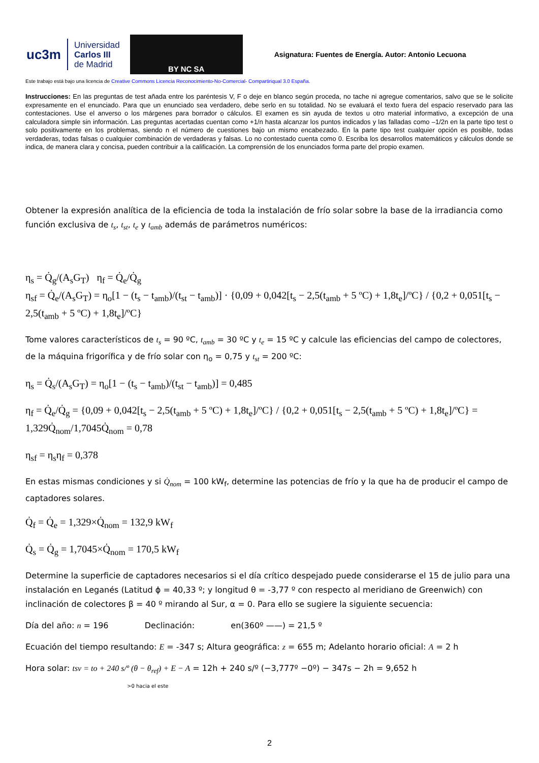uc3m Universidad
Carlos III
de Madrid
BY NC SA
Asignatura: Fuentes de Energía. Autor: Antonio Lecuona
Este trabajo está bajo una licencia de Creative Commons Licencia Reconocimiento-No-Comercial- Compartiriqual 3.0 España.
Instrucciones: En las preguntas de test añada entre los paréntesis V, F o deje en blanco según proceda, no tache ni agregue comentarios, salvo que se le solicite expresamente en el enunciado. Para que un enunciado sea verdadero, debe serlo en su totalidad. No se evaluará el texto fuera del espacio reservado para las contestaciones. Use el anverso o los márgenes para borrador o cálculos. El examen es sin ayuda de textos u otro material informativo, a excepción de una calculadora simple sin información. Las preguntas acertadas cuentan como +1/n hasta alcanzar los puntos indicados y las falladas como –1/2n en la parte tipo test o solo positivamente en los problemas, siendo n el número de cuestiones bajo un mismo encabezado. En la parte tipo test cualquier opción es posible, todas verdaderas, todas falsas o cualquier combinación de verdaderas y falsas. Lo no contestado cuenta como 0. Escriba los desarrollos matemáticos y cálculos donde se indica, de manera clara y concisa, pueden contribuir a la calificación. La comprensión de los enunciados forma parte del propio examen.
Obtener la expresión analítica de la eficiencia de toda la instalación de frío solar sobre la base de la irradiancia como función exclusiva de t<sub>s</sub>, t<sub>st</sub>, t<sub>e</sub> y t<sub>amb</sub> además de parámetros numéricos:
η<sub>s</sub> = Q̇<sub>g</sub>/(A<sub>s</sub>G<sub>T</sub>) η<sub>f</sub> = Q̇<sub>e</sub>/Q̇<sub>g</sub>
η<sub>sf</sub> = Q̇<sub>e</sub>/(A<sub>s</sub>G<sub>T</sub>) = η<sub>o</sub>[1 − (t<sub>s</sub> − t<sub>amb</sub>)/(t<sub>st</sub> − t<sub>amb</sub>)] · {0,09 + 0,042[t<sub>s</sub> − 2,5(t<sub>amb</sub> + 5 ºC) + 1,8t<sub>e</sub>]/ºC} / {0,2 + 0,051[t<sub>s</sub> − 2,5(t<sub>amb</sub> + 5 ºC) + 1,8t<sub>e</sub>]/ºC}
Tome valores característicos de t<sub>s</sub> = 90 ºC, t<sub>amb</sub> = 30 ºC y t<sub>e</sub> = 15 ºC y calcule las eficiencias del campo de colectores, de la máquina frigorífica y de frío solar con η<sub>o</sub> = 0,75 y t<sub>st</sub> = 200 ºC:
η<sub>s</sub> = Q̇<sub>s</sub>/(A<sub>s</sub>G<sub>T</sub>) = η<sub>o</sub>[1 − (t<sub>s</sub> − t<sub>amb</sub>)/(t<sub>st</sub> − t<sub>amb</sub>)] = 0,485
η<sub>f</sub> = Q̇<sub>e</sub>/Q̇<sub>g</sub> = {0,09 + 0,042[t<sub>s</sub> − 2,5(t<sub>amb</sub> + 5 ºC) + 1,8t<sub>e</sub>]/ºC} / {0,2 + 0,051[t<sub>s</sub> − 2,5(t<sub>amb</sub> + 5 ºC) + 1,8t<sub>e</sub>]/ºC} = 1,329Q̇<sub>nom</sub>/1,7045Q̇<sub>nom</sub> = 0,78
η<sub>sf</sub> = η<sub>s</sub>η<sub>f</sub> = 0,378
En estas mismas condiciones y si Q̇<sub>nom</sub> = 100 kW<sub>f</sub>, determine las potencias de frío y la que ha de producir el campo de captadores solares.
Q̇<sub>f</sub> = Q̇<sub>e</sub> = 1,329×Q̇<sub>nom</sub> = 132,9 kW<sub>f</sub>
Q̇<sub>s</sub> = Q̇<sub>g</sub> = 1,7045×Q̇<sub>nom</sub> = 170,5 kW<sub>f</sub>
Determine la superficie de captadores necesarios si el día crítico despejado puede considerarse el 15 de julio para una instalación en Leganés (Latitud ϕ = 40,33 º; y longitud θ = -3,77 º con respecto al meridiano de Greenwich) con inclinación de colectores β = 40 º mirando al Sur, α = 0. Para ello se sugiere la siguiente secuencia:
Día del año: n = 196 Declinación: en(360º ——) = 21,5 º
Ecuación del tiempo resultando: E = -347 s; Altura geográfica: z = 655 m; Adelanto horario oficial: A = 2 h
Hora solar: tsv = to + 240 s/º (θ − θ<sub>ref</sub>) + E − A = 12h + 240 s/º (−3,777º −0º) − 347s − 2h = 9,652 h
>0 hacia el este
2